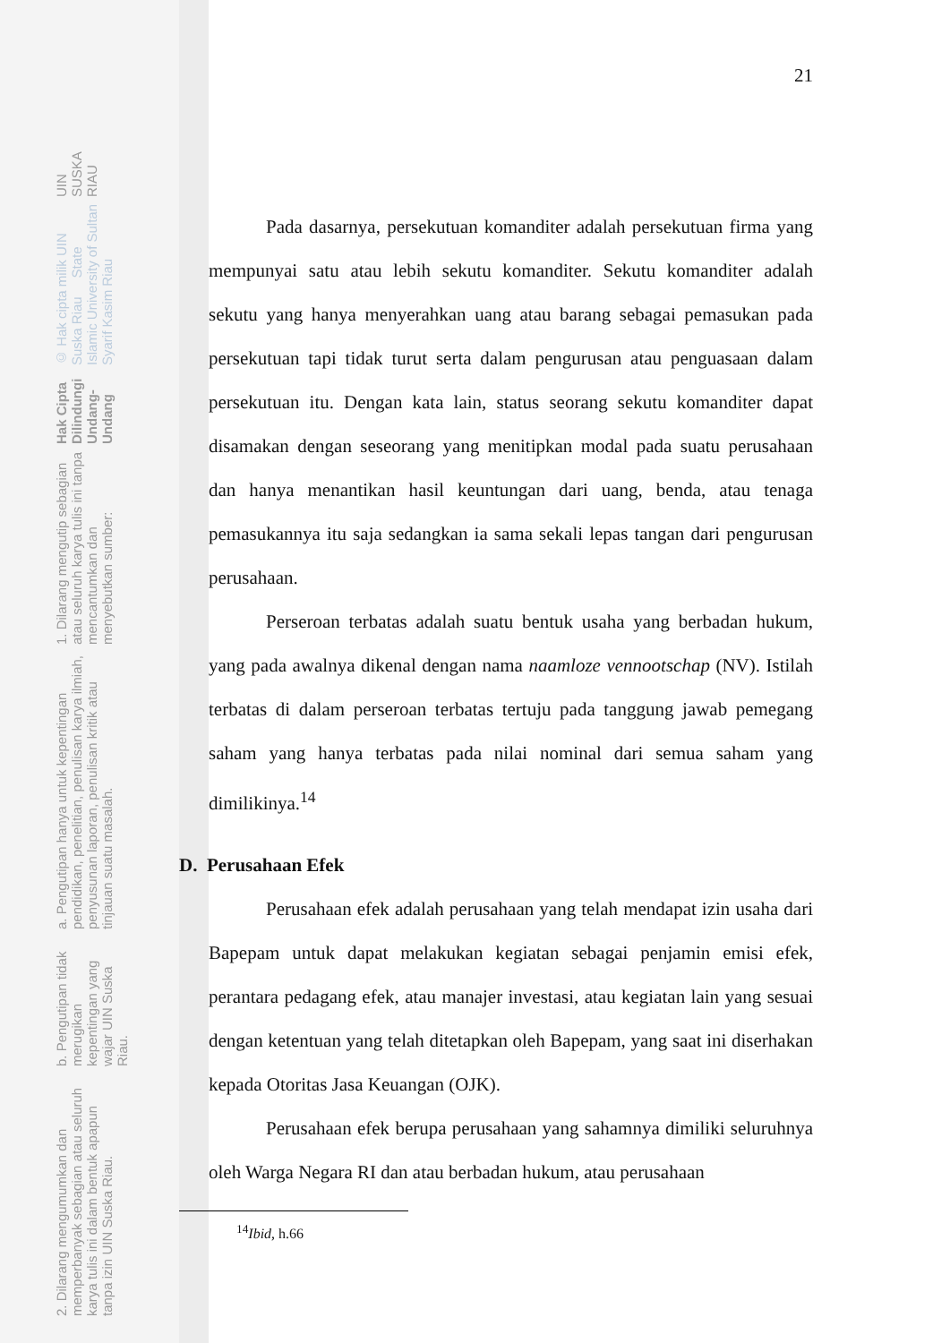21
Pada dasarnya, persekutuan komanditer adalah persekutuan firma yang mempunyai satu atau lebih sekutu komanditer. Sekutu komanditer adalah sekutu yang hanya menyerahkan uang atau barang sebagai pemasukan pada persekutuan tapi tidak turut serta dalam pengurusan atau penguasaan dalam persekutuan itu. Dengan kata lain, status seorang sekutu komanditer dapat disamakan dengan seseorang yang menitipkan modal pada suatu perusahaan dan hanya menantikan hasil keuntungan dari uang, benda, atau tenaga pemasukannya itu saja sedangkan ia sama sekali lepas tangan dari pengurusan perusahaan.
Perseroan terbatas adalah suatu bentuk usaha yang berbadan hukum, yang pada awalnya dikenal dengan nama naamloze vennootschap (NV). Istilah terbatas di dalam perseroan terbatas tertuju pada tanggung jawab pemegang saham yang hanya terbatas pada nilai nominal dari semua saham yang dimilikinya.<sup>14</sup>
D. Perusahaan Efek
Perusahaan efek adalah perusahaan yang telah mendapat izin usaha dari Bapepam untuk dapat melakukan kegiatan sebagai penjamin emisi efek, perantara pedagang efek, atau manajer investasi, atau kegiatan lain yang sesuai dengan ketentuan yang telah ditetapkan oleh Bapepam, yang saat ini diserhakan kepada Otoritas Jasa Keuangan (OJK).
Perusahaan efek berupa perusahaan yang sahamnya dimiliki seluruhnya oleh Warga Negara RI dan atau berbadan hukum, atau perusahaan
<sup>14</sup> Ibid, h.66
UIN SUSKA RIAU
© Hak cipta milik UIN Suska Riau State Islamic University of Sultan Syarif Kasim Riau
Hak Cipta Dilindungi Undang-Undang
1. Dilarang mengutip sebagian atau seluruh karya tulis ini tanpa mencantumkan dan menyebutkan sumber:
a. Pengutipan hanya untuk kepentingan pendidikan, penelitian, penulisan karya ilmiah, penyusunan laporan, penulisan kritik atau tinjauan suatu masalah.
b. Pengutipan tidak merugikan kepentingan yang wajar UIN Suska Riau.
2. Dilarang mengumumkan dan memperbanyak sebagian atau seluruh karya tulis ini dalam bentuk apapun tanpa izin UIN Suska Riau.